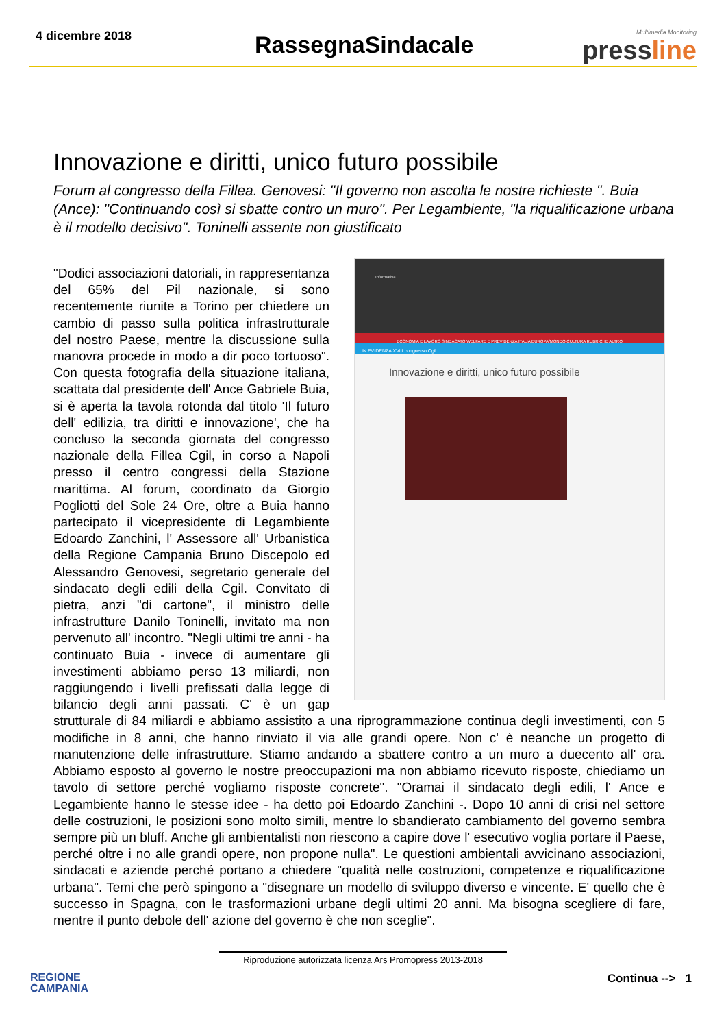4 dicembre 2018
RassegnaSindacale
Multimedia Monitoring
pressline
Innovazione e diritti, unico futuro possibile
Forum al congresso della Fillea. Genovesi: "Il governo non ascolta le nostre richieste ". Buia (Ance): "Continuando così si sbatte contro un muro". Per Legambiente, "la riqualificazione urbana è il modello decisivo". Toninelli assente non giustificato
Informativa
ECONOMIA E LAVORO SINDACATO WELFARE E PREVIDENZA ITALIA EUROPA/MONDO CULTURA RUBRICHE ALTRO
IN EVIDENZA XVIII congresso Cgil
Innovazione e diritti, unico futuro possibile
"Dodici associazioni datoriali, in rappresentanza del 65% del Pil nazionale, si sono recentemente riunite a Torino per chiedere un cambio di passo sulla politica infrastrutturale del nostro Paese, mentre la discussione sulla manovra procede in modo a dir poco tortuoso". Con questa fotografia della situazione italiana, scattata dal presidente dell' Ance Gabriele Buia, si è aperta la tavola rotonda dal titolo 'Il futuro dell' edilizia, tra diritti e innovazione', che ha concluso la seconda giornata del congresso nazionale della Fillea Cgil, in corso a Napoli presso il centro congressi della Stazione marittima. Al forum, coordinato da Giorgio Pogliotti del Sole 24 Ore, oltre a Buia hanno partecipato il vicepresidente di Legambiente Edoardo Zanchini, l' Assessore all' Urbanistica della Regione Campania Bruno Discepolo ed Alessandro Genovesi, segretario generale del sindacato degli edili della Cgil. Convitato di pietra, anzi "di cartone", il ministro delle infrastrutture Danilo Toninelli, invitato ma non pervenuto all' incontro. "Negli ultimi tre anni - ha continuato Buia - invece di aumentare gli investimenti abbiamo perso 13 miliardi, non raggiungendo i livelli prefissati dalla legge di bilancio degli anni passati. C' è un gap strutturale di 84 miliardi e abbiamo assistito a una riprogrammazione continua degli investimenti, con 5 modifiche in 8 anni, che hanno rinviato il via alle grandi opere. Non c' è neanche un progetto di manutenzione delle infrastrutture. Stiamo andando a sbattere contro a un muro a duecento all' ora. Abbiamo esposto al governo le nostre preoccupazioni ma non abbiamo ricevuto risposte, chiediamo un tavolo di settore perché vogliamo risposte concrete". "Oramai il sindacato degli edili, l' Ance e Legambiente hanno le stesse idee - ha detto poi Edoardo Zanchini -. Dopo 10 anni di crisi nel settore delle costruzioni, le posizioni sono molto simili, mentre lo sbandierato cambiamento del governo sembra sempre più un bluff. Anche gli ambientalisti non riescono a capire dove l' esecutivo voglia portare il Paese, perché oltre i no alle grandi opere, non propone nulla". Le questioni ambientali avvicinano associazioni, sindacati e aziende perché portano a chiedere "qualità nelle costruzioni, competenze e riqualificazione urbana". Temi che però spingono a "disegnare un modello di sviluppo diverso e vincente. E' quello che è successo in Spagna, con le trasformazioni urbane degli ultimi 20 anni. Ma bisogna scegliere di fare, mentre il punto debole dell' azione del governo è che non sceglie".
Riproduzione autorizzata licenza Ars Promopress 2013-2018
REGIONE
CAMPANIA
Continua --> 1